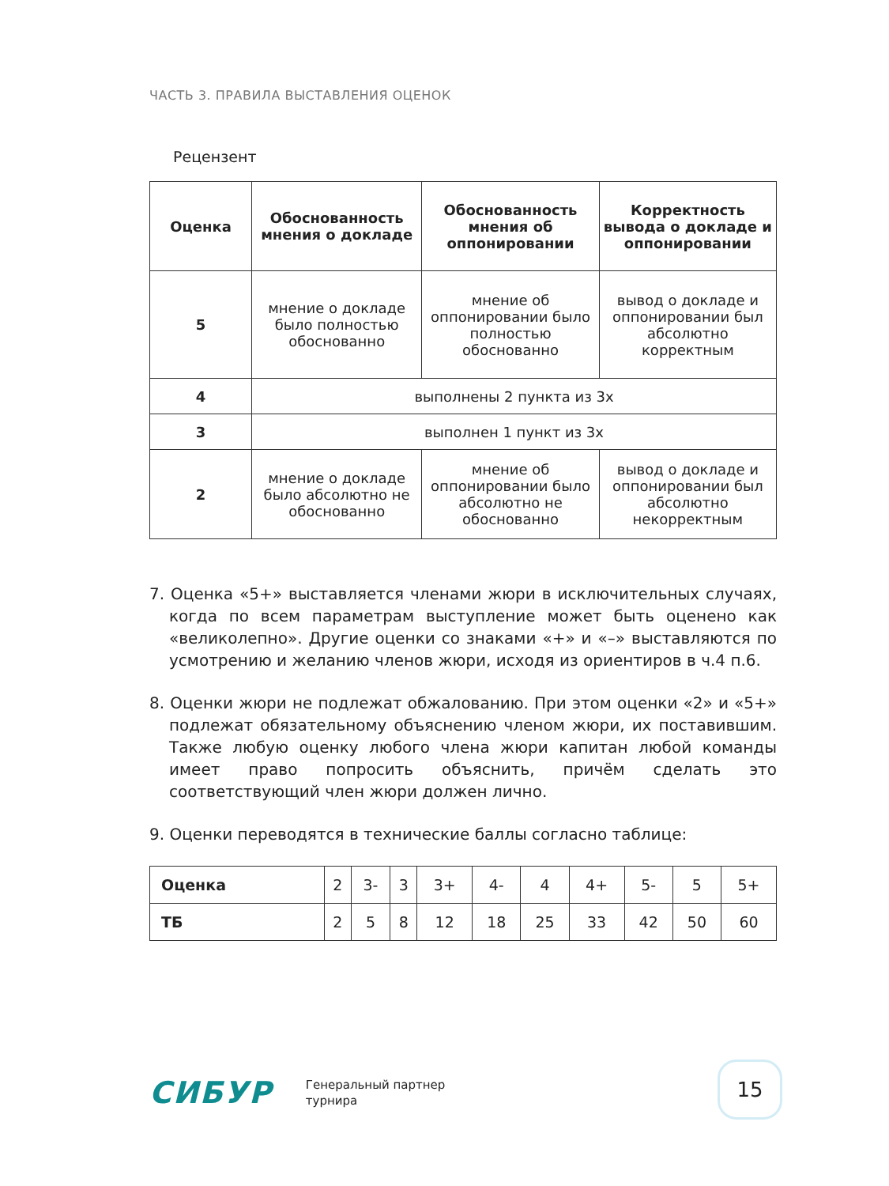ЧАСТЬ 3. ПРАВИЛА ВЫСТАВЛЕНИЯ ОЦЕНОК
Рецензент
| Оценка | Обоснованность мнения о докладе | Обоснованность мнения об оппонировании | Корректность вывода о докладе и оппонировании |
| --- | --- | --- | --- |
| 5 | мнение о докладе было полностью обоснованно | мнение об оппонировании было полностью обоснованно | вывод о докладе и оппонировании был абсолютно корректным |
| 4 | выполнены 2 пункта из 3х | | |
| 3 | выполнен 1 пункт из 3х | | |
| 2 | мнение о докладе было абсолютно не обоснованно | мнение об оппонировании было абсолютно не обоснованно | вывод о докладе и оппонировании был абсолютно некорректным |
7. Оценка «5+» выставляется членами жюри в исключительных случаях, когда по всем параметрам выступление может быть оценено как «великолепно». Другие оценки со знаками «+» и «–» выставляются по усмотрению и желанию членов жюри, исходя из ориентиров в ч.4 п.6.
8. Оценки жюри не подлежат обжалованию. При этом оценки «2» и «5+» подлежат обязательному объяснению членом жюри, их поставившим. Также любую оценку любого члена жюри капитан любой команды имеет право попросить объяснить, причём сделать это соответствующий член жюри должен лично.
9. Оценки переводятся в технические баллы согласно таблице:
| Оценка | 2 | 3- | 3 | 3+ | 4- | 4 | 4+ | 5- | 5 | 5+ |
| ТБ | 2 | 5 | 8 | 12 | 18 | 25 | 33 | 42 | 50 | 60 |
СИБУР
Генеральный партнер
турнира
15